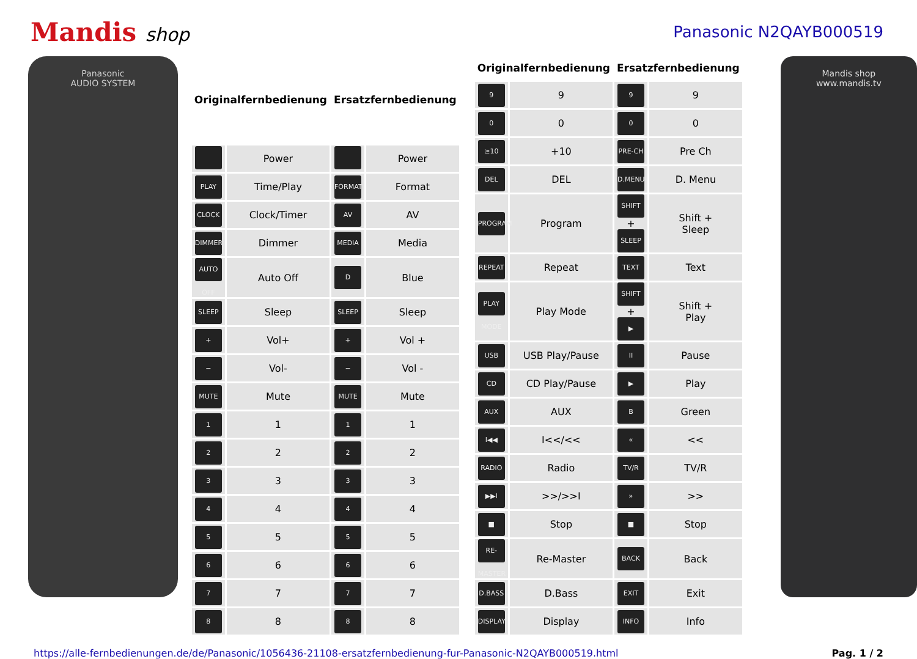Mandis shop
Panasonic N2QAYB000519
Panasonic
AUDIO SYSTEM
| Originalfernbedienung | | Ersatzfernbedienung | |
| --- | --- | --- | --- |
| | Power | | Power |
| PLAY | Time/Play | FORMAT | Format |
| CLOCK | Clock/Timer | AV | AV |
| DIMMER | Dimmer | MEDIA | Media |
| AUTO OFF | Auto Off | D | Blue |
| SLEEP | Sleep | SLEEP | Sleep |
| + | Vol+ | + | Vol + |
| − | Vol- | − | Vol - |
| MUTE | Mute | MUTE | Mute |
| 1 | 1 | 1 | 1 |
| 2 | 2 | 2 | 2 |
| 3 | 3 | 3 | 3 |
| 4 | 4 | 4 | 4 |
| 5 | 5 | 5 | 5 |
| 6 | 6 | 6 | 6 |
| 7 | 7 | 7 | 7 |
| 8 | 8 | 8 | 8 |
| Originalfernbedienung | | Ersatzfernbedienung | |
| --- | --- | --- | --- |
| 9 | 9 | 9 | 9 |
| 0 | 0 | 0 | 0 |
| ≥10 | +10 | PRE-CH | Pre Ch |
| DEL | DEL | D.MENU | D. Menu |
| PROGRAM | Program | SHIFT + SLEEP | Shift + Sleep |
| REPEAT | Repeat | TEXT | Text |
| PLAY MODE | Play Mode | SHIFT + ▶ | Shift + Play |
| USB | USB Play/Pause | II | Pause |
| CD | CD Play/Pause | ▶ | Play |
| AUX | AUX | B | Green |
| I◀◀ | I<</<< | « | << |
| RADIO | Radio | TV/R | TV/R |
| ▶▶I | >>/>>I | » | >> |
| ■ | Stop | ■ | Stop |
| RE-MASTER | Re-Master | BACK | Back |
| D.BASS | D.Bass | EXIT | Exit |
| DISPLAY | Display | INFO | Info |
Mandis shop
www.mandis.tv
https://alle-fernbedienungen.de/de/Panasonic/1056436-21108-ersatzfernbedienung-fur-Panasonic-N2QAYB000519.html Pag. 1 / 2